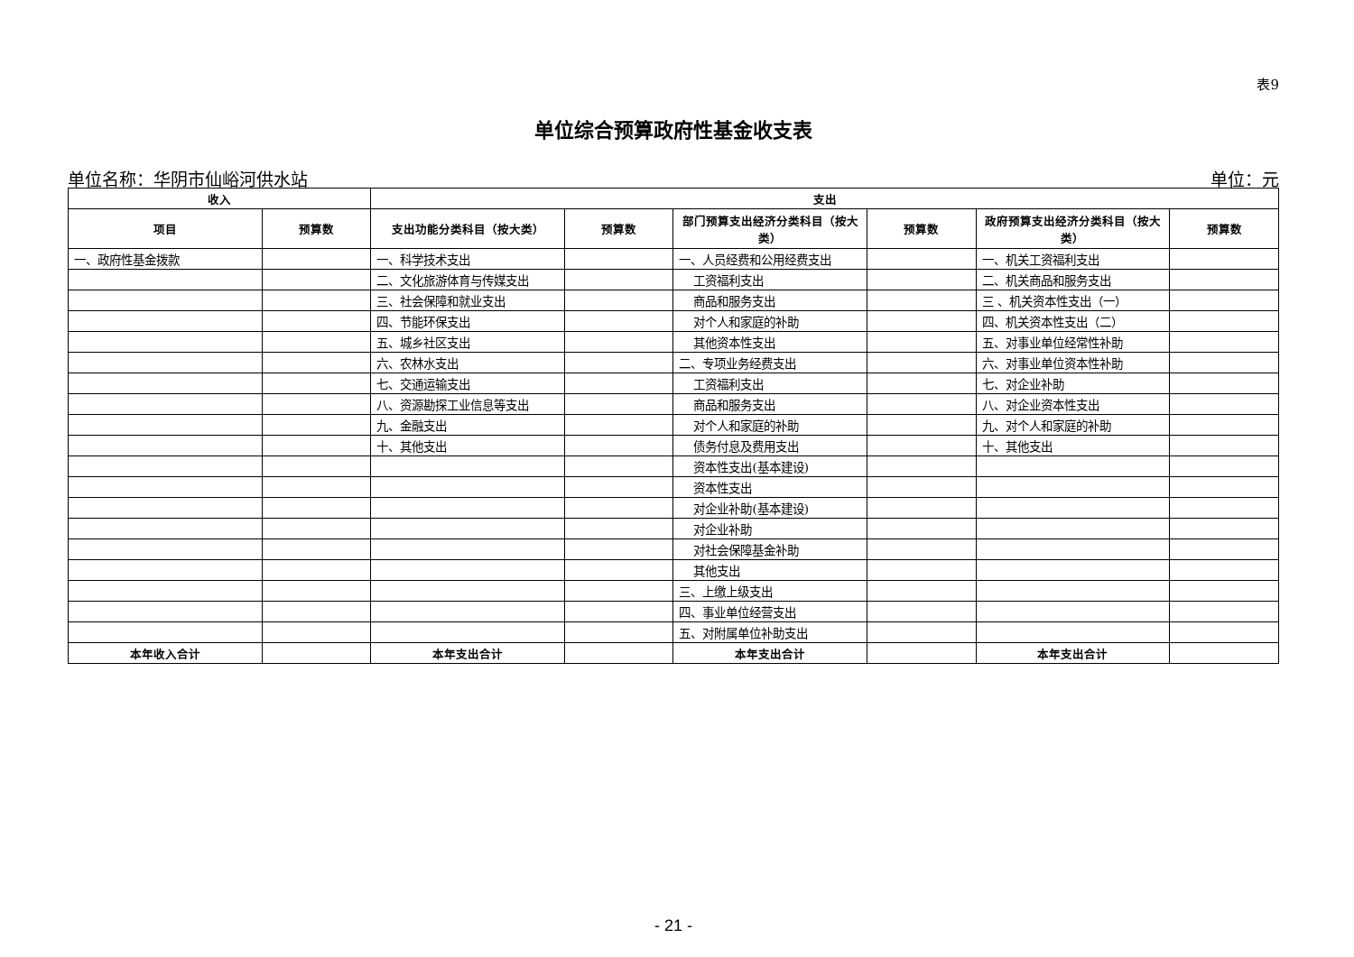表9
单位综合预算政府性基金收支表
单位名称：华阴市仙峪河供水站 单位：元
| 收入 | | 支出 | | | | | |
| --- | --- | --- | --- | --- | --- | --- | --- |
| 项目 | 预算数 | 支出功能分类科目（按大类） | 预算数 | 部门预算支出经济分类科目（按大类） | 预算数 | 政府预算支出经济分类科目（按大类） | 预算数 |
| 一、政府性基金拨款 | | 一、科学技术支出 | | 一、人员经费和公用经费支出 | | 一、机关工资福利支出 | |
| | | 二、文化旅游体育与传媒支出 | | 工资福利支出 | | 二、机关商品和服务支出 | |
| | | 三、社会保障和就业支出 | | 商品和服务支出 | | 三 、机关资本性支出（一） | |
| | | 四、节能环保支出 | | 对个人和家庭的补助 | | 四、机关资本性支出（二） | |
| | | 五、城乡社区支出 | | 其他资本性支出 | | 五、对事业单位经常性补助 | |
| | | 六、农林水支出 | | 二、专项业务经费支出 | | 六、对事业单位资本性补助 | |
| | | 七、交通运输支出 | | 工资福利支出 | | 七、对企业补助 | |
| | | 八、资源勘探工业信息等支出 | | 商品和服务支出 | | 八、对企业资本性支出 | |
| | | 九、金融支出 | | 对个人和家庭的补助 | | 九、对个人和家庭的补助 | |
| | | 十、其他支出 | | 债务付息及费用支出 | | 十、其他支出 | |
| | | | | 资本性支出(基本建设) | | | |
| | | | | 资本性支出 | | | |
| | | | | 对企业补助(基本建设) | | | |
| | | | | 对企业补助 | | | |
| | | | | 对社会保障基金补助 | | | |
| | | | | 其他支出 | | | |
| | | | | 三、上缴上级支出 | | | |
| | | | | 四、事业单位经营支出 | | | |
| | | | | 五、对附属单位补助支出 | | | |
| 本年收入合计 | | 本年支出合计 | | 本年支出合计 | | 本年支出合计 | |
- 21 -